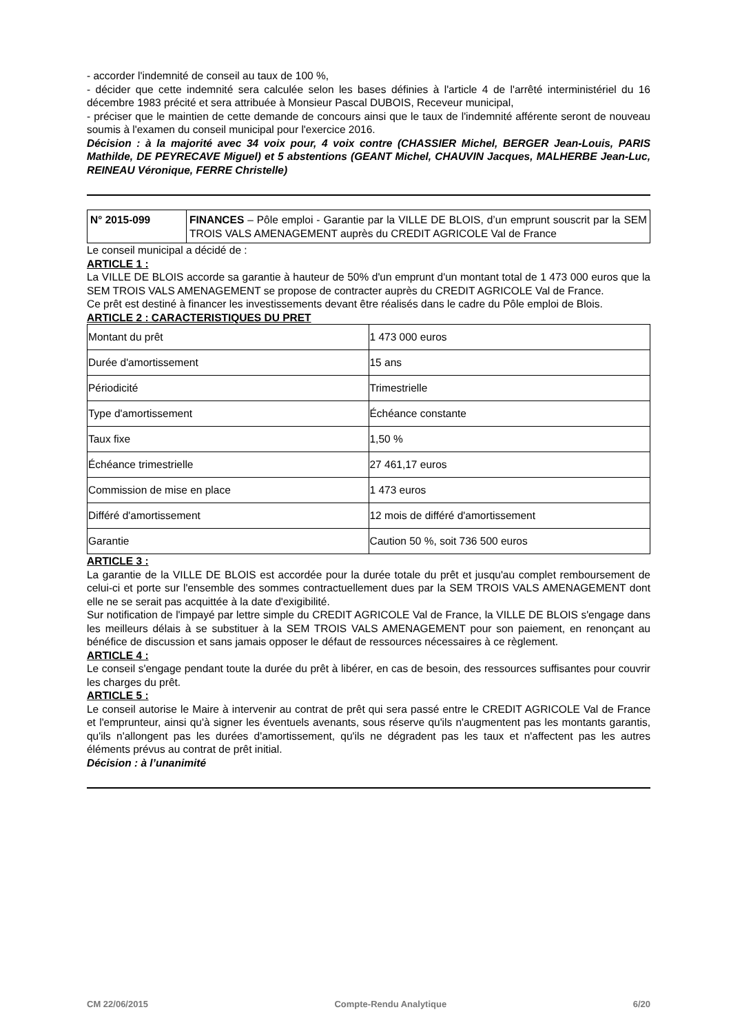- accorder l'indemnité de conseil au taux de 100 %,
- décider que cette indemnité sera calculée selon les bases définies à l'article 4 de l'arrêté interministériel du 16 décembre 1983 précité et sera attribuée à Monsieur Pascal DUBOIS, Receveur municipal,
- préciser que le maintien de cette demande de concours ainsi que le taux de l'indemnité afférente seront de nouveau soumis à l'examen du conseil municipal pour l'exercice 2016.
Décision : à la majorité avec 34 voix pour, 4 voix contre (CHASSIER Michel, BERGER Jean-Louis, PARIS Mathilde, DE PEYRECAVE Miguel) et 5 abstentions (GEANT Michel, CHAUVIN Jacques, MALHERBE Jean-Luc, REINEAU Véronique, FERRE Christelle)
| N° 2015-099 | FINANCES – Pôle emploi - Garantie par la VILLE DE BLOIS, d’un emprunt souscrit par la SEM TROIS VALS AMENAGEMENT auprès du CREDIT AGRICOLE Val de France |
Le conseil municipal a décidé de :
ARTICLE 1 :
La VILLE DE BLOIS accorde sa garantie à hauteur de 50% d'un emprunt d'un montant total de 1 473 000 euros que la SEM TROIS VALS AMENAGEMENT se propose de contracter auprès du CREDIT AGRICOLE Val de France.
Ce prêt est destiné à financer les investissements devant être réalisés dans le cadre du Pôle emploi de Blois.
ARTICLE 2 : CARACTERISTIQUES DU PRET
| Montant du prêt | 1 473 000 euros |
| Durée d'amortissement | 15 ans |
| Périodicité | Trimestrielle |
| Type d'amortissement | Échéance constante |
| Taux fixe | 1,50 % |
| Échéance trimestrielle | 27 461,17 euros |
| Commission de mise en place | 1 473 euros |
| Différé d'amortissement | 12 mois de différé d'amortissement |
| Garantie | Caution 50 %, soit 736 500 euros |
ARTICLE 3 :
La garantie de la VILLE DE BLOIS est accordée pour la durée totale du prêt et jusqu'au complet remboursement de celui-ci et porte sur l'ensemble des sommes contractuellement dues par la SEM TROIS VALS AMENAGEMENT dont elle ne se serait pas acquittée à la date d'exigibilité.
Sur notification de l'impayé par lettre simple du CREDIT AGRICOLE Val de France, la VILLE DE BLOIS s'engage dans les meilleurs délais à se substituer à la SEM TROIS VALS AMENAGEMENT pour son paiement, en renonçant au bénéfice de discussion et sans jamais opposer le défaut de ressources nécessaires à ce règlement.
ARTICLE 4 :
Le conseil s'engage pendant toute la durée du prêt à libérer, en cas de besoin, des ressources suffisantes pour couvrir les charges du prêt.
ARTICLE 5 :
Le conseil autorise le Maire à intervenir au contrat de prêt qui sera passé entre le CREDIT AGRICOLE Val de France et l'emprunteur, ainsi qu'à signer les éventuels avenants, sous réserve qu'ils n'augmentent pas les montants garantis, qu'ils n'allongent pas les durées d'amortissement, qu'ils ne dégradent pas les taux et n'affectent pas les autres éléments prévus au contrat de prêt initial.
Décision : à l’unanimité
CM 22/06/2015 Compte-Rendu Analytique 6/20